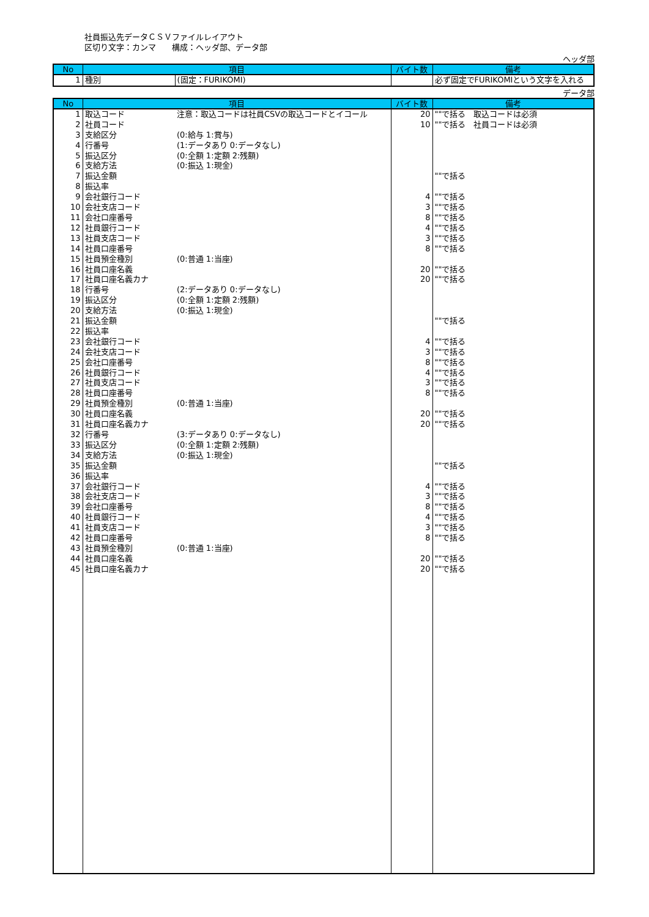社員振込先データＣＳＶファイルレイアウト
区切り文字：カンマ　　構成：ヘッダ部、データ部
ヘッダ部
| No | 項目 | | バイト数 | 備考 |
| --- | --- | --- | --- | --- |
| 1 | 種別 | (固定：FURIKOMI) | | 必ず固定でFURIKOMIという文字を入れる |
データ部
| No | 項目 | | バイト数 | 備考 |
| --- | --- | --- | --- | --- |
| 1 | 取込コード | 注意：取込コードは社員CSVの取込コードとイコール | 20 | ""で括る 取込コードは必須 |
| 2 | 社員コード | | 10 | ""で括る 社員コードは必須 |
| 3 | 支給区分 | (0:給与 1:賞与) | | |
| 4 | 行番号 | (1:データあり 0:データなし) | | |
| 5 | 振込区分 | (0:全額 1:定額 2:残額) | | |
| 6 | 支給方法 | (0:振込 1:現金) | | |
| 7 | 振込金額 | | | ""で括る |
| 8 | 振込率 | | | |
| 9 | 会社銀行コード | | 4 | ""で括る |
| 10 | 会社支店コード | | 3 | ""で括る |
| 11 | 会社口座番号 | | 8 | ""で括る |
| 12 | 社員銀行コード | | 4 | ""で括る |
| 13 | 社員支店コード | | 3 | ""で括る |
| 14 | 社員口座番号 | | 8 | ""で括る |
| 15 | 社員預金種別 | (0:普通 1:当座) | | |
| 16 | 社員口座名義 | | 20 | ""で括る |
| 17 | 社員口座名義カナ | | 20 | ""で括る |
| 18 | 行番号 | (2:データあり 0:データなし) | | |
| 19 | 振込区分 | (0:全額 1:定額 2:残額) | | |
| 20 | 支給方法 | (0:振込 1:現金) | | |
| 21 | 振込金額 | | | ""で括る |
| 22 | 振込率 | | | |
| 23 | 会社銀行コード | | 4 | ""で括る |
| 24 | 会社支店コード | | 3 | ""で括る |
| 25 | 会社口座番号 | | 8 | ""で括る |
| 26 | 社員銀行コード | | 4 | ""で括る |
| 27 | 社員支店コード | | 3 | ""で括る |
| 28 | 社員口座番号 | | 8 | ""で括る |
| 29 | 社員預金種別 | (0:普通 1:当座) | | |
| 30 | 社員口座名義 | | 20 | ""で括る |
| 31 | 社員口座名義カナ | | 20 | ""で括る |
| 32 | 行番号 | (3:データあり 0:データなし) | | |
| 33 | 振込区分 | (0:全額 1:定額 2:残額) | | |
| 34 | 支給方法 | (0:振込 1:現金) | | |
| 35 | 振込金額 | | | ""で括る |
| 36 | 振込率 | | | |
| 37 | 会社銀行コード | | 4 | ""で括る |
| 38 | 会社支店コード | | 3 | ""で括る |
| 39 | 会社口座番号 | | 8 | ""で括る |
| 40 | 社員銀行コード | | 4 | ""で括る |
| 41 | 社員支店コード | | 3 | ""で括る |
| 42 | 社員口座番号 | | 8 | ""で括る |
| 43 | 社員預金種別 | (0:普通 1:当座) | | |
| 44 | 社員口座名義 | | 20 | ""で括る |
| 45 | 社員口座名義カナ | | 20 | ""で括る |